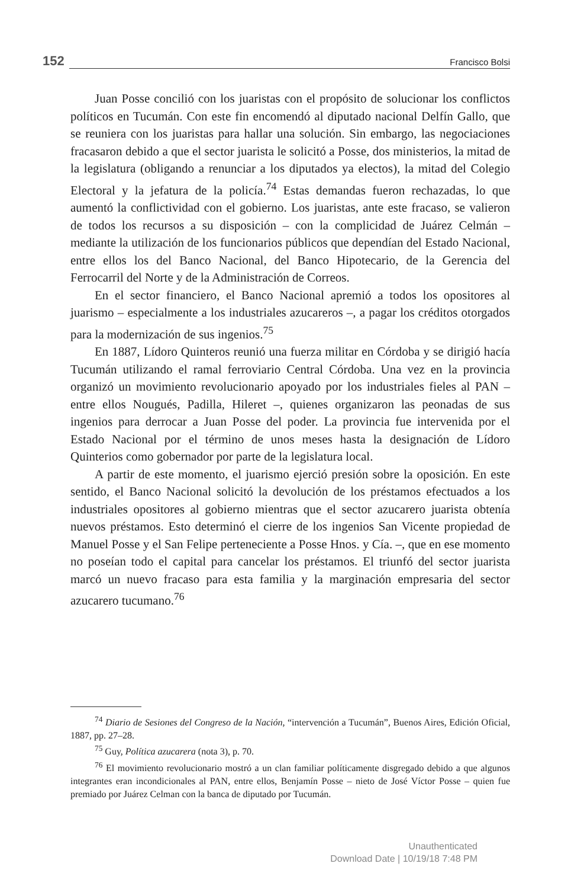152 Francisco Bolsi
Juan Posse concilió con los juaristas con el propósito de solucionar los conflictos políticos en Tucumán. Con este fin encomendó al diputado nacional Delfín Gallo, que se reuniera con los juaristas para hallar una solución. Sin embargo, las negociaciones fracasaron debido a que el sector juarista le solicitó a Posse, dos ministerios, la mitad de la legislatura (obligando a renunciar a los diputados ya electos), la mitad del Colegio Electoral y la jefatura de la policía.<sup>74</sup> Estas demandas fueron rechazadas, lo que aumentó la conflictividad con el gobierno. Los juaristas, ante este fracaso, se valieron de todos los recursos a su disposición – con la complicidad de Juárez Celmán – mediante la utilización de los funcionarios públicos que dependían del Estado Nacional, entre ellos los del Banco Nacional, del Banco Hipotecario, de la Gerencia del Ferrocarril del Norte y de la Administración de Correos.
En el sector financiero, el Banco Nacional apremió a todos los opositores al juarismo – especialmente a los industriales azucareros –, a pagar los créditos otorgados para la modernización de sus ingenios.<sup>75</sup>
En 1887, Lídoro Quinteros reunió una fuerza militar en Córdoba y se dirigió hacía Tucumán utilizando el ramal ferroviario Central Córdoba. Una vez en la provincia organizó un movimiento revolucionario apoyado por los industriales fieles al PAN – entre ellos Nougués, Padilla, Hileret –, quienes organizaron las peonadas de sus ingenios para derrocar a Juan Posse del poder. La provincia fue intervenida por el Estado Nacional por el término de unos meses hasta la designación de Lídoro Quinterios como gobernador por parte de la legislatura local.
A partir de este momento, el juarismo ejerció presión sobre la oposición. En este sentido, el Banco Nacional solicitó la devolución de los préstamos efectuados a los industriales opositores al gobierno mientras que el sector azucarero juarista obtenía nuevos préstamos. Esto determinó el cierre de los ingenios San Vicente propiedad de Manuel Posse y el San Felipe perteneciente a Posse Hnos. y Cía. –, que en ese momento no poseían todo el capital para cancelar los préstamos. El triunfó del sector juarista marcó un nuevo fracaso para esta familia y la marginación empresaria del sector azucarero tucumano.<sup>76</sup>
<sup>74</sup> Diario de Sesiones del Congreso de la Nación, “intervención a Tucumán”, Buenos Aires, Edición Oficial, 1887, pp. 27–28.
<sup>75</sup> Guy, Política azucarera (nota 3), p. 70.
<sup>76</sup> El movimiento revolucionario mostró a un clan familiar políticamente disgregado debido a que algunos integrantes eran incondicionales al PAN, entre ellos, Benjamín Posse – nieto de José Víctor Posse – quien fue premiado por Juárez Celman con la banca de diputado por Tucumán.
Unauthenticated
Download Date | 10/19/18 7:48 PM